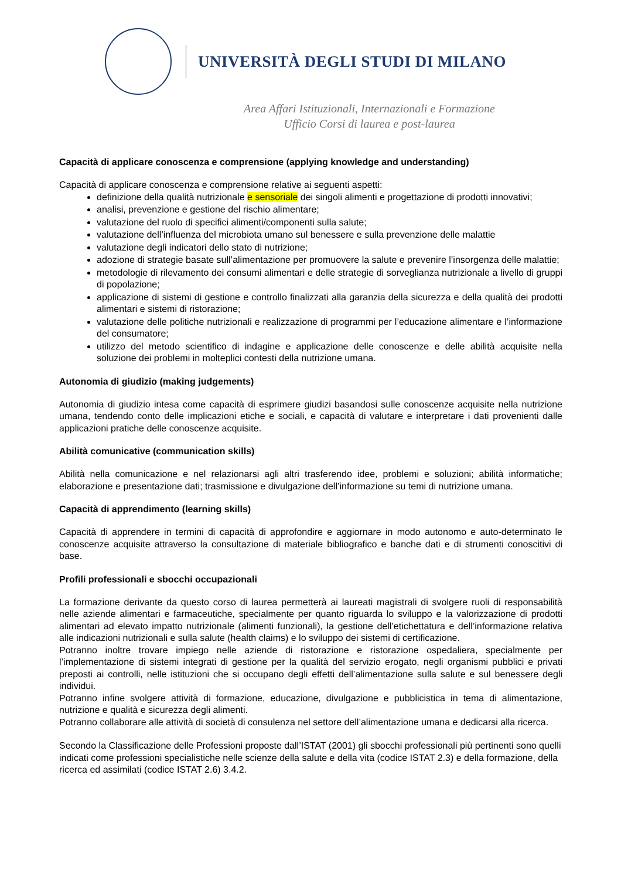UNIVERSITÀ DEGLI STUDI DI MILANO
Area Affari Istituzionali, Internazionali e Formazione
Ufficio Corsi di laurea e post-laurea
Capacità di applicare conoscenza e comprensione (applying knowledge and understanding)
Capacità di applicare conoscenza e comprensione relative ai seguenti aspetti:
definizione della qualità nutrizionale e sensoriale dei singoli alimenti e progettazione di prodotti innovativi;
analisi, prevenzione e gestione del rischio alimentare;
valutazione del ruolo di specifici alimenti/componenti sulla salute;
valutazione dell’influenza del microbiota umano sul benessere e sulla prevenzione delle malattie
valutazione degli indicatori dello stato di nutrizione;
adozione di strategie basate sull’alimentazione per promuovere la salute e prevenire l’insorgenza delle malattie;
metodologie di rilevamento dei consumi alimentari e delle strategie di sorveglianza nutrizionale a livello di gruppi di popolazione;
applicazione di sistemi di gestione e controllo finalizzati alla garanzia della sicurezza e della qualità dei prodotti alimentari e sistemi di ristorazione;
valutazione delle politiche nutrizionali e realizzazione di programmi per l’educazione alimentare e l’informazione del consumatore;
utilizzo del metodo scientifico di indagine e applicazione delle conoscenze e delle abilità acquisite nella soluzione dei problemi in molteplici contesti della nutrizione umana.
Autonomia di giudizio (making judgements)
Autonomia di giudizio intesa come capacità di esprimere giudizi basandosi sulle conoscenze acquisite nella nutrizione umana, tendendo conto delle implicazioni etiche e sociali, e capacità di valutare e interpretare i dati provenienti dalle applicazioni pratiche delle conoscenze acquisite.
Abilità comunicative (communication skills)
Abilità nella comunicazione e nel relazionarsi agli altri trasferendo idee, problemi e soluzioni; abilità informatiche; elaborazione e presentazione dati; trasmissione e divulgazione dell’informazione su temi di nutrizione umana.
Capacità di apprendimento (learning skills)
Capacità di apprendere in termini di capacità di approfondire e aggiornare in modo autonomo e auto-determinato le conoscenze acquisite attraverso la consultazione di materiale bibliografico e banche dati e di strumenti conoscitivi di base.
Profili professionali e sbocchi occupazionali
La formazione derivante da questo corso di laurea permetterà ai laureati magistrali di svolgere ruoli di responsabilità nelle aziende alimentari e farmaceutiche, specialmente per quanto riguarda lo sviluppo e la valorizzazione di prodotti alimentari ad elevato impatto nutrizionale (alimenti funzionali), la gestione dell’etichettatura e dell’informazione relativa alle indicazioni nutrizionali e sulla salute (health claims) e lo sviluppo dei sistemi di certificazione.
Potranno inoltre trovare impiego nelle aziende di ristorazione e ristorazione ospedaliera, specialmente per l’implementazione di sistemi integrati di gestione per la qualità del servizio erogato, negli organismi pubblici e privati preposti ai controlli, nelle istituzioni che si occupano degli effetti dell’alimentazione sulla salute e sul benessere degli individui.
Potranno infine svolgere attività di formazione, educazione, divulgazione e pubblicistica in tema di alimentazione, nutrizione e qualità e sicurezza degli alimenti.
Potranno collaborare alle attività di società di consulenza nel settore dell’alimentazione umana e dedicarsi alla ricerca.
Secondo la Classificazione delle Professioni proposte dall’ISTAT (2001) gli sbocchi professionali più pertinenti sono quelli indicati come professioni specialistiche nelle scienze della salute e della vita (codice ISTAT 2.3) e della formazione, della ricerca ed assimilati (codice ISTAT 2.6) 3.4.2.